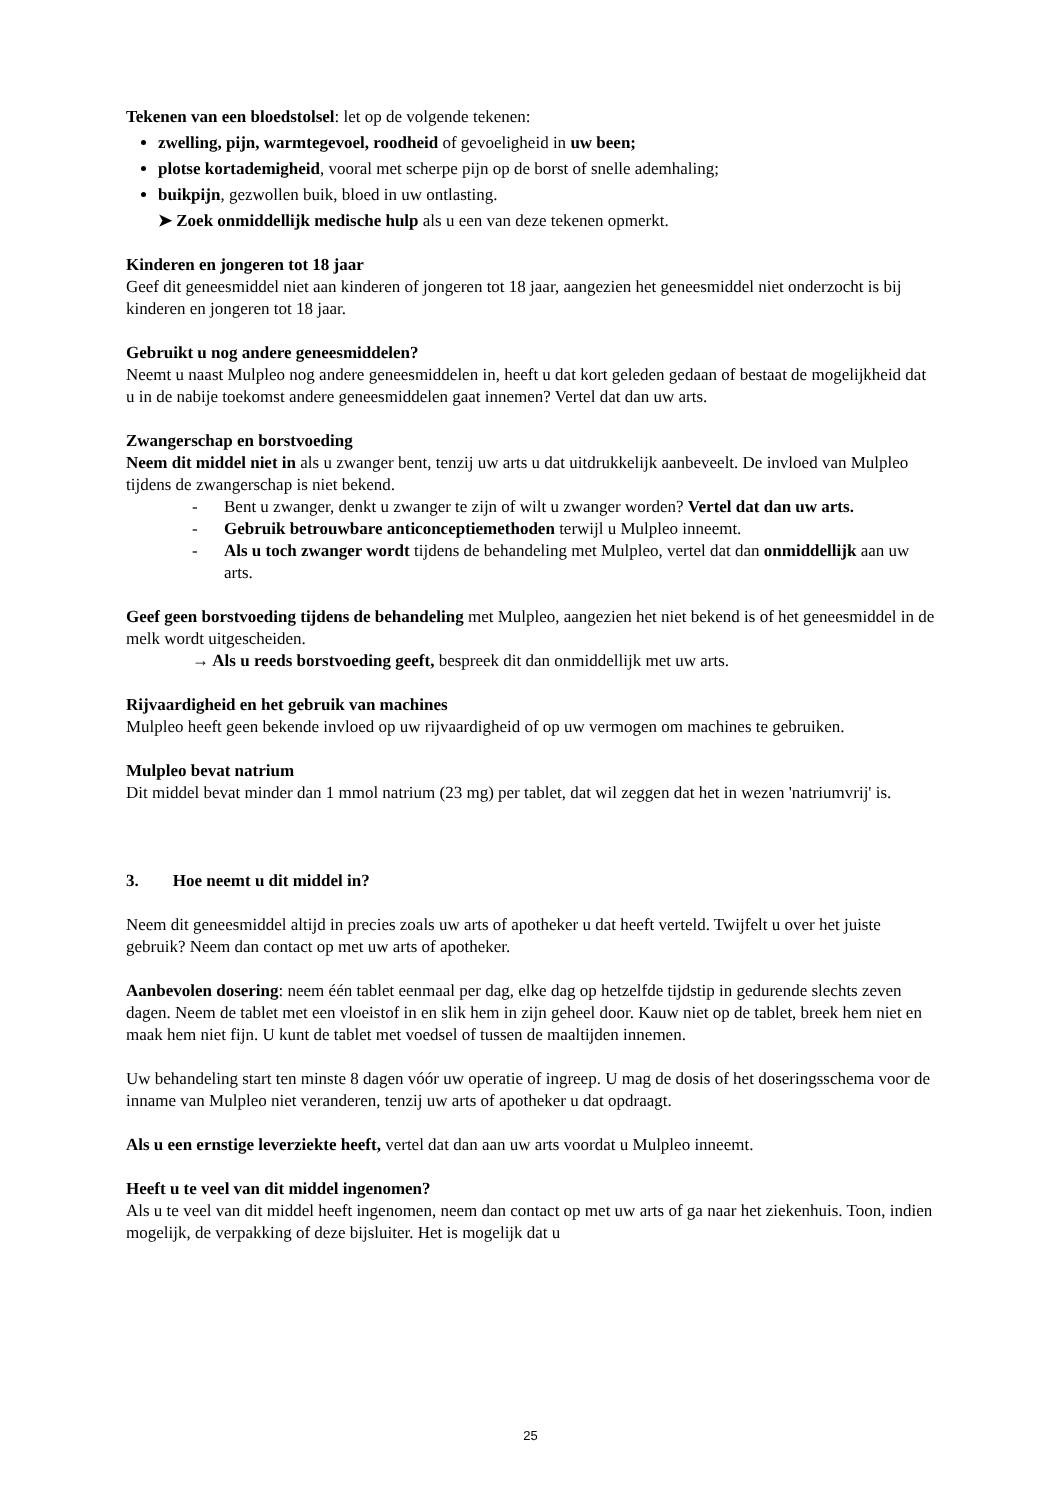Tekenen van een bloedstolsel: let op de volgende tekenen:
zwelling, pijn, warmtegevoel, roodheid of gevoeligheid in uw been;
plotse kortademigheid, vooral met scherpe pijn op de borst of snelle ademhaling;
buikpijn, gezwollen buik, bloed in uw ontlasting.
➤ Zoek onmiddellijk medische hulp als u een van deze tekenen opmerkt.
Kinderen en jongeren tot 18 jaar
Geef dit geneesmiddel niet aan kinderen of jongeren tot 18 jaar, aangezien het geneesmiddel niet onderzocht is bij kinderen en jongeren tot 18 jaar.
Gebruikt u nog andere geneesmiddelen?
Neemt u naast Mulpleo nog andere geneesmiddelen in, heeft u dat kort geleden gedaan of bestaat de mogelijkheid dat u in de nabije toekomst andere geneesmiddelen gaat innemen? Vertel dat dan uw arts.
Zwangerschap en borstvoeding
Neem dit middel niet in als u zwanger bent, tenzij uw arts u dat uitdrukkelijk aanbeveelt. De invloed van Mulpleo tijdens de zwangerschap is niet bekend.
- Bent u zwanger, denkt u zwanger te zijn of wilt u zwanger worden? Vertel dat dan uw arts.
- Gebruik betrouwbare anticonceptiemethoden terwijl u Mulpleo inneemt.
- Als u toch zwanger wordt tijdens de behandeling met Mulpleo, vertel dat dan onmiddellijk aan uw arts.
Geef geen borstvoeding tijdens de behandeling met Mulpleo, aangezien het niet bekend is of het geneesmiddel in de melk wordt uitgescheiden.
→ Als u reeds borstvoeding geeft, bespreek dit dan onmiddellijk met uw arts.
Rijvaardigheid en het gebruik van machines
Mulpleo heeft geen bekende invloed op uw rijvaardigheid of op uw vermogen om machines te gebruiken.
Mulpleo bevat natrium
Dit middel bevat minder dan 1 mmol natrium (23 mg) per tablet, dat wil zeggen dat het in wezen 'natriumvrij' is.
3. Hoe neemt u dit middel in?
Neem dit geneesmiddel altijd in precies zoals uw arts of apotheker u dat heeft verteld. Twijfelt u over het juiste gebruik? Neem dan contact op met uw arts of apotheker.
Aanbevolen dosering: neem één tablet eenmaal per dag, elke dag op hetzelfde tijdstip in gedurende slechts zeven dagen. Neem de tablet met een vloeistof in en slik hem in zijn geheel door. Kauw niet op de tablet, breek hem niet en maak hem niet fijn. U kunt de tablet met voedsel of tussen de maaltijden innemen.
Uw behandeling start ten minste 8 dagen vóór uw operatie of ingreep. U mag de dosis of het doseringsschema voor de inname van Mulpleo niet veranderen, tenzij uw arts of apotheker u dat opdraagt.
Als u een ernstige leverziekte heeft, vertel dat dan aan uw arts voordat u Mulpleo inneemt.
Heeft u te veel van dit middel ingenomen?
Als u te veel van dit middel heeft ingenomen, neem dan contact op met uw arts of ga naar het ziekenhuis. Toon, indien mogelijk, de verpakking of deze bijsluiter. Het is mogelijk dat u
25